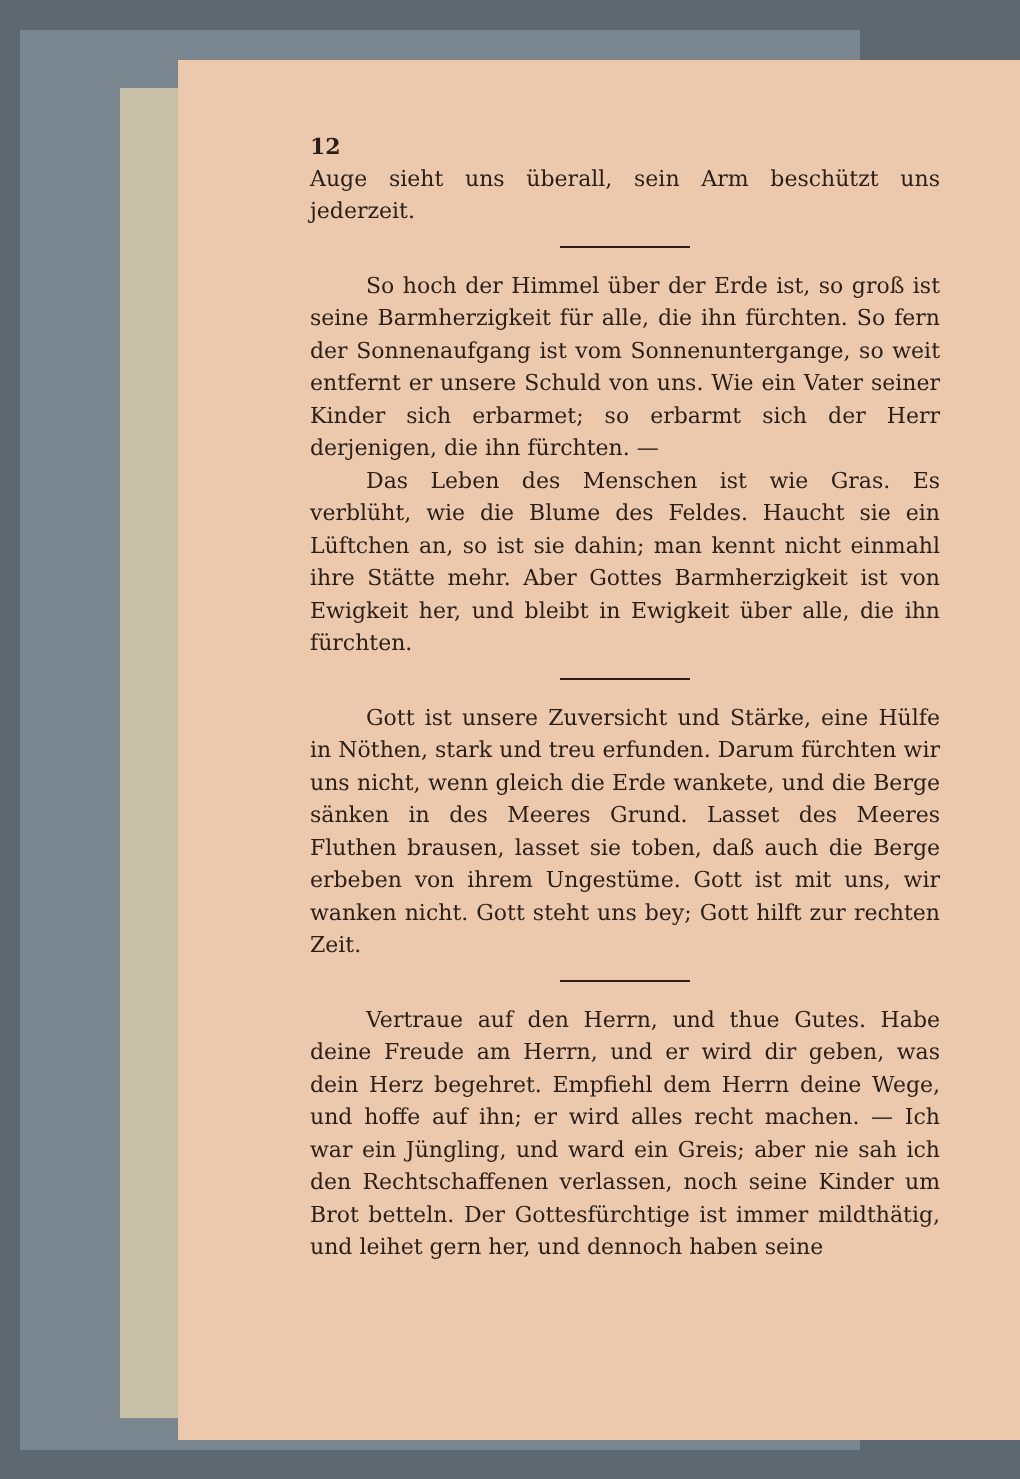12
Auge sieht uns überall, sein Arm beschützt uns jederzeit.
So hoch der Himmel über der Erde ist, so groß ist seine Barmherzigkeit für alle, die ihn fürchten. So fern der Sonnenaufgang ist vom Sonnenuntergange, so weit entfernt er unsere Schuld von uns. Wie ein Vater seiner Kinder sich erbarmet; so erbarmt sich der Herr derjenigen, die ihn fürchten. —
Das Leben des Menschen ist wie Gras. Es verblüht, wie die Blume des Feldes. Haucht sie ein Lüftchen an, so ist sie dahin; man kennt nicht einmahl ihre Stätte mehr. Aber Gottes Barmherzigkeit ist von Ewigkeit her, und bleibt in Ewigkeit über alle, die ihn fürchten.
Gott ist unsere Zuversicht und Stärke, eine Hülfe in Nöthen, stark und treu erfunden. Darum fürchten wir uns nicht, wenn gleich die Erde wankete, und die Berge sänken in des Meeres Grund. Lasset des Meeres Fluthen brausen, lasset sie toben, daß auch die Berge erbeben von ihrem Ungestüme. Gott ist mit uns, wir wanken nicht. Gott steht uns bey; Gott hilft zur rechten Zeit.
Vertraue auf den Herrn, und thue Gutes. Habe deine Freude am Herrn, und er wird dir geben, was dein Herz begehret. Empfiehl dem Herrn deine Wege, und hoffe auf ihn; er wird alles recht machen. — Ich war ein Jüngling, und ward ein Greis; aber nie sah ich den Rechtschaffenen verlassen, noch seine Kinder um Brot betteln. Der Gottesfürchtige ist immer mildthätig, und leihet gern her, und dennoch haben seine